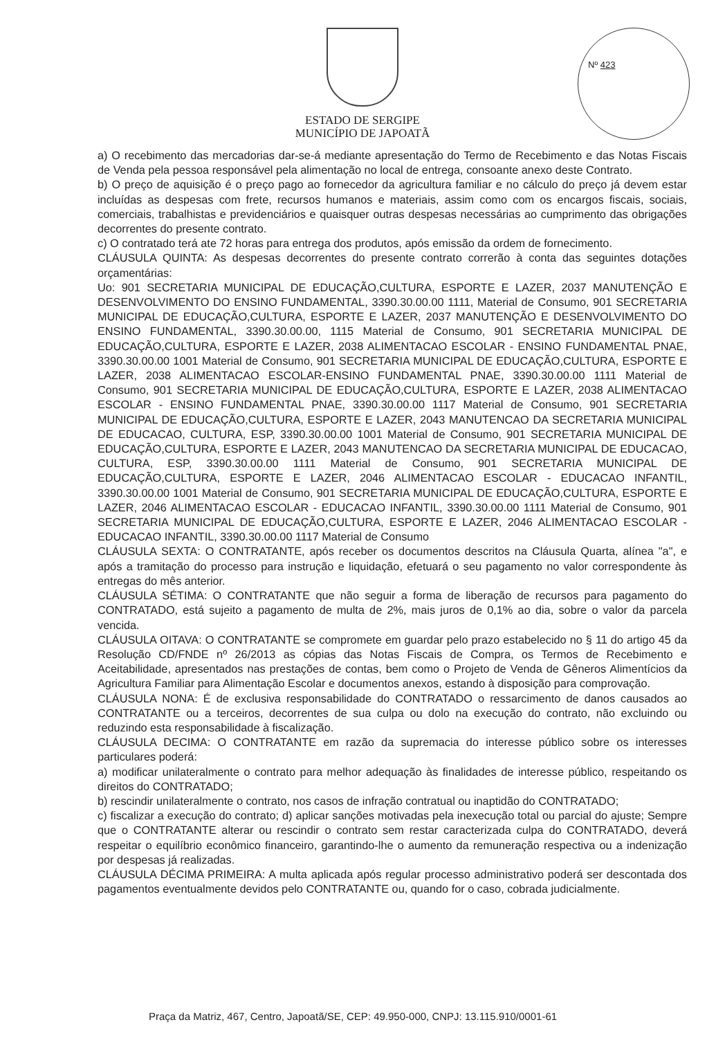Nº 423
ESTADO DE SERGIPE
MUNICÍPIO DE JAPOATÃ
a) O recebimento das mercadorias dar-se-á mediante apresentação do Termo de Recebimento e das Notas Fiscais de Venda pela pessoa responsável pela alimentação no local de entrega, consoante anexo deste Contrato.
b) O preço de aquisição é o preço pago ao fornecedor da agricultura familiar e no cálculo do preço já devem estar incluídas as despesas com frete, recursos humanos e materiais, assim como com os encargos fiscais, sociais, comerciais, trabalhistas e previdenciários e quaisquer outras despesas necessárias ao cumprimento das obrigações decorrentes do presente contrato.
c) O contratado terá ate 72 horas para entrega dos produtos, após emissão da ordem de fornecimento.
CLÁUSULA QUINTA: As despesas decorrentes do presente contrato correrão à conta das seguintes dotações orçamentárias:
Uo: 901 SECRETARIA MUNICIPAL DE EDUCAÇÃO,CULTURA, ESPORTE E LAZER, 2037 MANUTENÇÃO E DESENVOLVIMENTO DO ENSINO FUNDAMENTAL, 3390.30.00.00 1111, Material de Consumo, 901 SECRETARIA MUNICIPAL DE EDUCAÇÃO,CULTURA, ESPORTE E LAZER, 2037 MANUTENÇÃO E DESENVOLVIMENTO DO ENSINO FUNDAMENTAL, 3390.30.00.00, 1115 Material de Consumo, 901 SECRETARIA MUNICIPAL DE EDUCAÇÃO,CULTURA, ESPORTE E LAZER, 2038 ALIMENTACAO ESCOLAR - ENSINO FUNDAMENTAL PNAE, 3390.30.00.00 1001 Material de Consumo, 901 SECRETARIA MUNICIPAL DE EDUCAÇÃO,CULTURA, ESPORTE E LAZER, 2038 ALIMENTACAO ESCOLAR-ENSINO FUNDAMENTAL PNAE, 3390.30.00.00 1111 Material de Consumo, 901 SECRETARIA MUNICIPAL DE EDUCAÇÃO,CULTURA, ESPORTE E LAZER, 2038 ALIMENTACAO ESCOLAR - ENSINO FUNDAMENTAL PNAE, 3390.30.00.00 1117 Material de Consumo, 901 SECRETARIA MUNICIPAL DE EDUCAÇÃO,CULTURA, ESPORTE E LAZER, 2043 MANUTENCAO DA SECRETARIA MUNICIPAL DE EDUCACAO, CULTURA, ESP, 3390.30.00.00 1001 Material de Consumo, 901 SECRETARIA MUNICIPAL DE EDUCAÇÃO,CULTURA, ESPORTE E LAZER, 2043 MANUTENCAO DA SECRETARIA MUNICIPAL DE EDUCACAO, CULTURA, ESP, 3390.30.00.00 1111 Material de Consumo, 901 SECRETARIA MUNICIPAL DE EDUCAÇÃO,CULTURA, ESPORTE E LAZER, 2046 ALIMENTACAO ESCOLAR - EDUCACAO INFANTIL, 3390.30.00.00 1001 Material de Consumo, 901 SECRETARIA MUNICIPAL DE EDUCAÇÃO,CULTURA, ESPORTE E LAZER, 2046 ALIMENTACAO ESCOLAR - EDUCACAO INFANTIL, 3390.30.00.00 1111 Material de Consumo, 901 SECRETARIA MUNICIPAL DE EDUCAÇÃO,CULTURA, ESPORTE E LAZER, 2046 ALIMENTACAO ESCOLAR - EDUCACAO INFANTIL, 3390.30.00.00 1117 Material de Consumo
CLÁUSULA SEXTA: O CONTRATANTE, após receber os documentos descritos na Cláusula Quarta, alínea "a", e após a tramitação do processo para instrução e liquidação, efetuará o seu pagamento no valor correspondente às entregas do mês anterior.
CLÁUSULA SÉTIMA: O CONTRATANTE que não seguir a forma de liberação de recursos para pagamento do CONTRATADO, está sujeito a pagamento de multa de 2%, mais juros de 0,1% ao dia, sobre o valor da parcela vencida.
CLÁUSULA OITAVA: O CONTRATANTE se compromete em guardar pelo prazo estabelecido no § 11 do artigo 45 da Resolução CD/FNDE nº 26/2013 as cópias das Notas Fiscais de Compra, os Termos de Recebimento e Aceitabilidade, apresentados nas prestações de contas, bem como o Projeto de Venda de Gêneros Alimentícios da Agricultura Familiar para Alimentação Escolar e documentos anexos, estando à disposição para comprovação.
CLÁUSULA NONA: É de exclusiva responsabilidade do CONTRATADO o ressarcimento de danos causados ao CONTRATANTE ou a terceiros, decorrentes de sua culpa ou dolo na execução do contrato, não excluindo ou reduzindo esta responsabilidade à fiscalização.
CLÁUSULA DECIMA: O CONTRATANTE em razão da supremacia do interesse público sobre os interesses particulares poderá:
a) modificar unilateralmente o contrato para melhor adequação às finalidades de interesse público, respeitando os direitos do CONTRATADO;
b) rescindir unilateralmente o contrato, nos casos de infração contratual ou inaptidão do CONTRATADO;
c) fiscalizar a execução do contrato; d) aplicar sanções motivadas pela inexecução total ou parcial do ajuste; Sempre que o CONTRATANTE alterar ou rescindir o contrato sem restar caracterizada culpa do CONTRATADO, deverá respeitar o equilíbrio econômico financeiro, garantindo-lhe o aumento da remuneração respectiva ou a indenização por despesas já realizadas.
CLÁUSULA DÉCIMA PRIMEIRA: A multa aplicada após regular processo administrativo poderá ser descontada dos pagamentos eventualmente devidos pelo CONTRATANTE ou, quando for o caso, cobrada judicialmente.
Praça da Matriz, 467, Centro, Japoatã/SE, CEP: 49.950-000, CNPJ: 13.115.910/0001-61